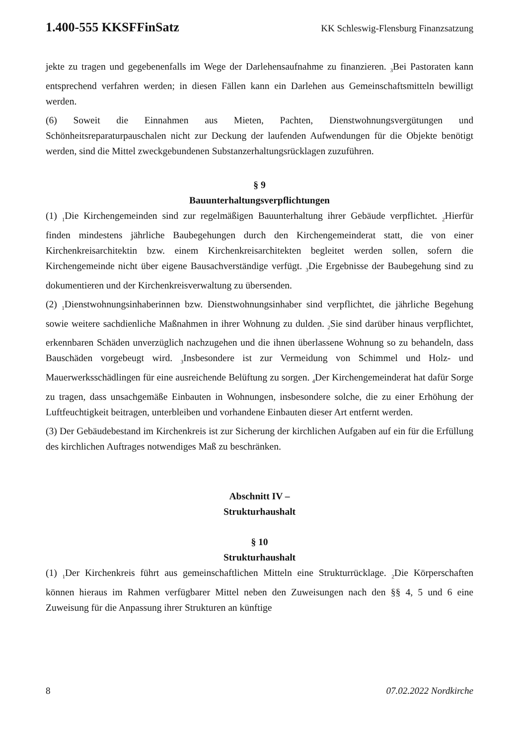1.400-555 KKSFFinSatz KK Schleswig-Flensburg Finanzsatzung
jekte zu tragen und gegebenenfalls im Wege der Darlehensaufnahme zu finanzieren. <sub>3</sub>Bei Pastoraten kann entsprechend verfahren werden; in diesen Fällen kann ein Darlehen aus Gemeinschaftsmitteln bewilligt werden.
(6) Soweit die Einnahmen aus Mieten, Pachten, Dienstwohnungsvergütungen und Schönheitsreparaturpauschalen nicht zur Deckung der laufenden Aufwendungen für die Objekte benötigt werden, sind die Mittel zweckgebundenen Substanzerhaltungsrücklagen zuzuführen.
§ 9
Bauunterhaltungsverpflichtungen
(1) <sub>1</sub>Die Kirchengemeinden sind zur regelmäßigen Bauunterhaltung ihrer Gebäude verpflichtet. <sub>2</sub>Hierfür finden mindestens jährliche Baubegehungen durch den Kirchengemeinderat statt, die von einer Kirchenkreisarchitektin bzw. einem Kirchenkreisarchitekten begleitet werden sollen, sofern die Kirchengemeinde nicht über eigene Bausachverständige verfügt. <sub>3</sub>Die Ergebnisse der Baubegehung sind zu dokumentieren und der Kirchenkreisverwaltung zu übersenden.
(2) <sub>1</sub>Dienstwohnungsinhaberinnen bzw. Dienstwohnungsinhaber sind verpflichtet, die jährliche Begehung sowie weitere sachdienliche Maßnahmen in ihrer Wohnung zu dulden. <sub>2</sub>Sie sind darüber hinaus verpflichtet, erkennbaren Schäden unverzüglich nachzugehen und die ihnen überlassene Wohnung so zu behandeln, dass Bauschäden vorgebeugt wird. <sub>3</sub>Insbesondere ist zur Vermeidung von Schimmel und Holz- und Mauerwerksschädlingen für eine ausreichende Belüftung zu sorgen. <sub>4</sub>Der Kirchengemeinderat hat dafür Sorge zu tragen, dass unsachgemäße Einbauten in Wohnungen, insbesondere solche, die zu einer Erhöhung der Luftfeuchtigkeit beitragen, unterbleiben und vorhandene Einbauten dieser Art entfernt werden.
(3) Der Gebäudebestand im Kirchenkreis ist zur Sicherung der kirchlichen Aufgaben auf ein für die Erfüllung des kirchlichen Auftrages notwendiges Maß zu beschränken.
Abschnitt IV –
Strukturhaushalt
§ 10
Strukturhaushalt
(1) <sub>1</sub>Der Kirchenkreis führt aus gemeinschaftlichen Mitteln eine Strukturrücklage. <sub>2</sub>Die Körperschaften können hieraus im Rahmen verfügbarer Mittel neben den Zuweisungen nach den §§ 4, 5 und 6 eine Zuweisung für die Anpassung ihrer Strukturen an künftige
8 07.02.2022 Nordkirche